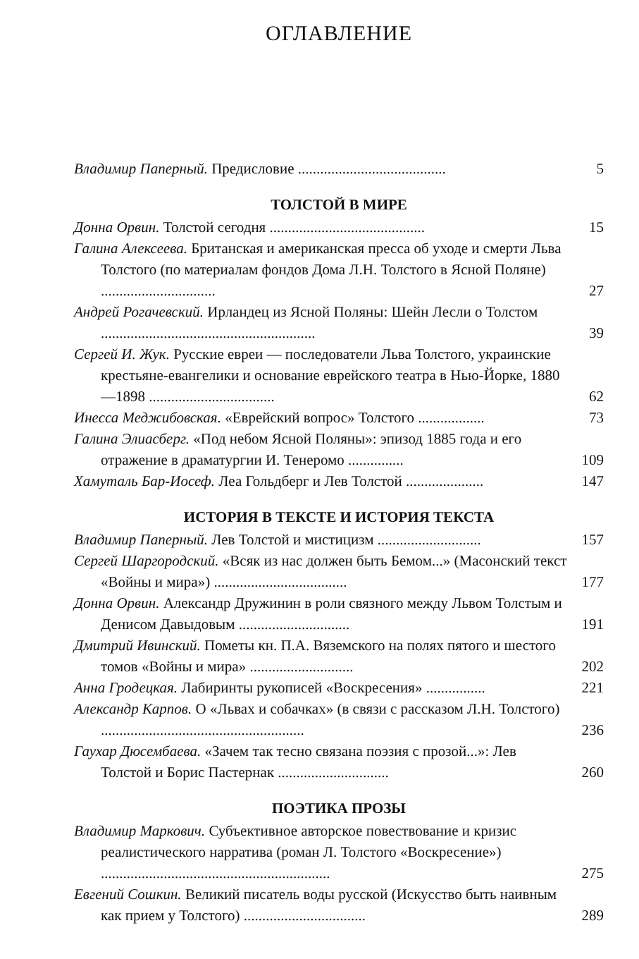ОГЛАВЛЕНИЕ
Владимир Паперный. Предисловие ........................................
5
ТОЛСТОЙ В МИРЕ
Донна Орвин. Толстой сегодня ..........................................
15
Галина Алексеева. Британская и американская пресса об уходе и смерти Льва Толстого (по материалам фондов Дома Л.Н. Толстого в Ясной Поляне) ...............................
27
Андрей Рогачевский. Ирландец из Ясной Поляны: Шейн Лесли о Толстом ..........................................................
39
Сергей И. Жук. Русские евреи — последователи Льва Толстого, украинские крестьяне-евангелики и основание еврейского театра в Нью-Йорке, 1880—1898 ..................................
62
Инесса Меджибовская. «Еврейский вопрос» Толстого ..................
73
Галина Элиасберг. «Под небом Ясной Поляны»: эпизод 1885 года и его отражение в драматургии И. Тенеромо ...............
109
Хамуталь Бар-Иосеф. Леа Гольдберг и Лев Толстой .....................
147
ИСТОРИЯ В ТЕКСТЕ И ИСТОРИЯ ТЕКСТА
Владимир Паперный. Лев Толстой и мистицизм ............................
157
Сергей Шаргородский. «Всяк из нас должен быть Бемом...» (Масонский текст «Войны и мира») ....................................
177
Донна Орвин. Александр Дружинин в роли связного между Львом Толстым и Денисом Давыдовым ..............................
191
Дмитрий Ивинский. Пометы кн. П.А. Вяземского на полях пятого и шестого томов «Войны и мира» ............................
202
Анна Гродецкая. Лабиринты рукописей «Воскресения» ................
221
Александр Карпов. О «Львах и собачках» (в связи с рассказом Л.Н. Толстого) .......................................................
236
Гаухар Дюсембаева. «Зачем так тесно связана поэзия с прозой...»: Лев Толстой и Борис Пастернак ..............................
260
ПОЭТИКА ПРОЗЫ
Владимир Маркович. Субъективное авторское повествование и кризис реалистического нарратива (роман Л. Толстого «Воскресение») ..............................................................
275
Евгений Сошкин. Великий писатель воды русской (Искусство быть наивным как прием у Толстого) .................................
289